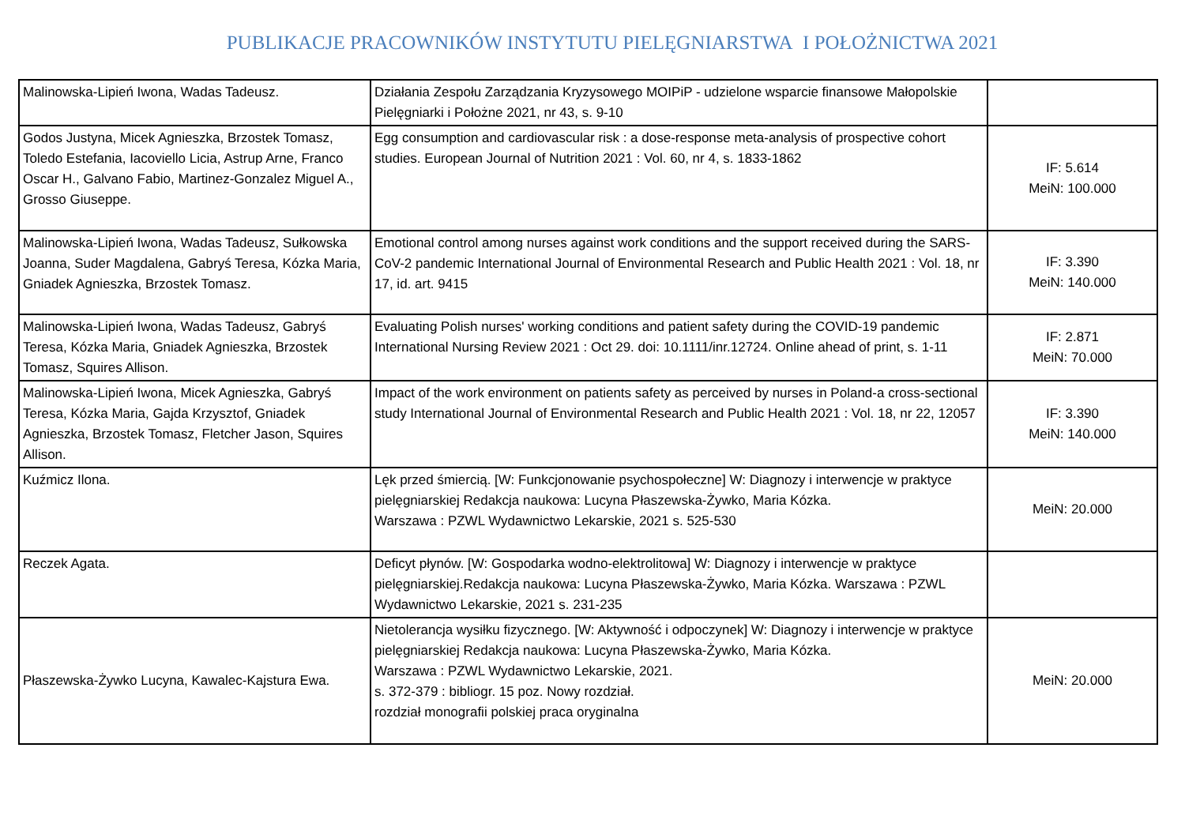PUBLIKACJE PRACOWNIKÓW INSTYTUTU PIELĘGNIARSTWA I POŁOŻNICTWA 2021
| Malinowska-Lipień Iwona, Wadas Tadeusz. | Działania Zespołu Zarządzania Kryzysowego MOIPiP - udzielone wsparcie finansowe Małopolskie Pielęgniarki i Położne 2021, nr 43, s. 9-10 | |
| Godos Justyna, Micek Agnieszka, Brzostek Tomasz, Toledo Estefania, Iacoviello Licia, Astrup Arne, Franco Oscar H., Galvano Fabio, Martinez-Gonzalez Miguel A., Grosso Giuseppe. | Egg consumption and cardiovascular risk : a dose-response meta-analysis of prospective cohort studies. European Journal of Nutrition 2021 : Vol. 60, nr 4, s. 1833-1862 | IF: 5.614 MeiN: 100.000 |
| Malinowska-Lipień Iwona, Wadas Tadeusz, Sułkowska Joanna, Suder Magdalena, Gabryś Teresa, Kózka Maria, Gniadek Agnieszka, Brzostek Tomasz. | Emotional control among nurses against work conditions and the support received during the SARS-CoV-2 pandemic International Journal of Environmental Research and Public Health 2021 : Vol. 18, nr 17, id. art. 9415 | IF: 3.390 MeiN: 140.000 |
| Malinowska-Lipień Iwona, Wadas Tadeusz, Gabryś Teresa, Kózka Maria, Gniadek Agnieszka, Brzostek Tomasz, Squires Allison. | Evaluating Polish nurses' working conditions and patient safety during the COVID-19 pandemic International Nursing Review 2021 : Oct 29. doi: 10.1111/inr.12724. Online ahead of print, s. 1-11 | IF: 2.871 MeiN: 70.000 |
| Malinowska-Lipień Iwona, Micek Agnieszka, Gabryś Teresa, Kózka Maria, Gajda Krzysztof, Gniadek Agnieszka, Brzostek Tomasz, Fletcher Jason, Squires Allison. | Impact of the work environment on patients safety as perceived by nurses in Poland-a cross-sectional study International Journal of Environmental Research and Public Health 2021 : Vol. 18, nr 22, 12057 | IF: 3.390 MeiN: 140.000 |
| Kuźmicz Ilona. | Lęk przed śmiercią. [W: Funkcjonowanie psychospołeczne] W: Diagnozy i interwencje w praktyce pielęgniarskiej Redakcja naukowa: Lucyna Płaszewska-Żywko, Maria Kózka. Warszawa : PZWL Wydawnictwo Lekarskie, 2021 s. 525-530 | MeiN: 20.000 |
| Reczek Agata. | Deficyt płynów. [W: Gospodarka wodno-elektrolitowa] W: Diagnozy i interwencje w praktyce pielęgniarskiej.Redakcja naukowa: Lucyna Płaszewska-Żywko, Maria Kózka. Warszawa : PZWL Wydawnictwo Lekarskie, 2021 s. 231-235 | |
| Płaszewska-Żywko Lucyna, Kawalec-Kajstura Ewa. | Nietolerancja wysiłku fizycznego. [W: Aktywność i odpoczynek] W: Diagnozy i interwencje w praktyce pielęgniarskiej Redakcja naukowa: Lucyna Płaszewska-Żywko, Maria Kózka. Warszawa : PZWL Wydawnictwo Lekarskie, 2021. s. 372-379 : bibliogr. 15 poz. Nowy rozdział. rozdział monografii polskiej praca oryginalna | MeiN: 20.000 |